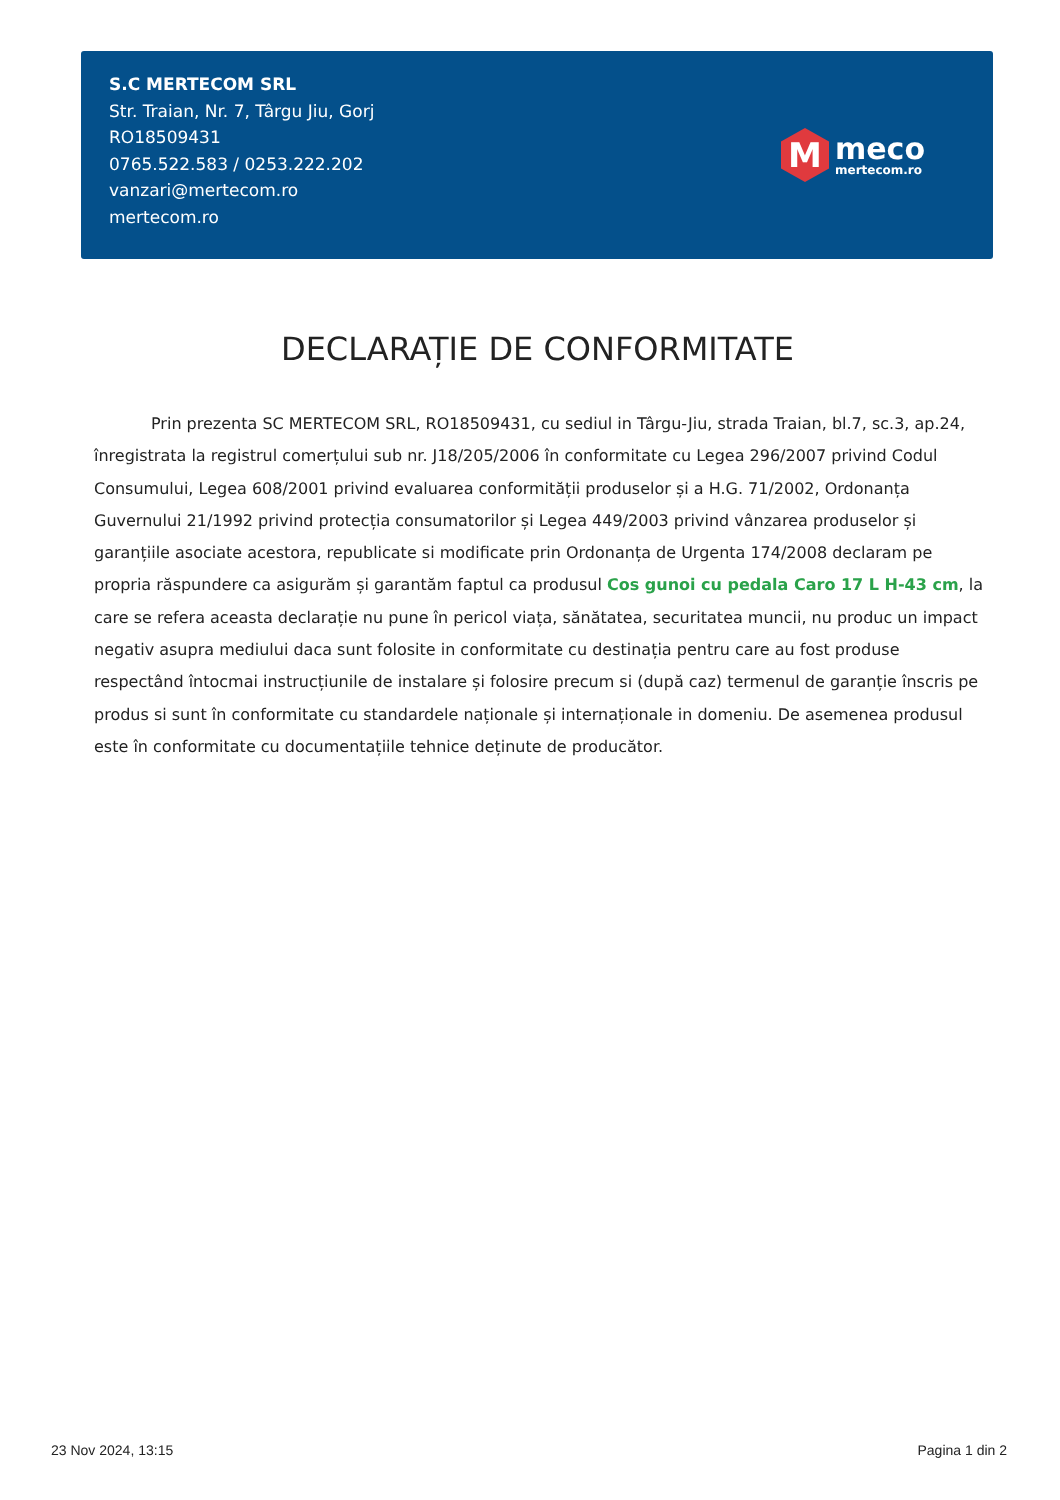S.C MERTECOM SRL
Str. Traian, Nr. 7, Târgu Jiu, Gorj
RO18509431
0765.522.583 / 0253.222.202
vanzari@mertecom.ro
mertecom.ro
M
meco
mertecom.ro
DECLARAȚIE DE CONFORMITATE
Prin prezenta SC MERTECOM SRL, RO18509431, cu sediul in Târgu-Jiu, strada Traian, bl.7, sc.3, ap.24, înregistrata la registrul comerțului sub nr. J18/205/2006 în conformitate cu Legea 296/2007 privind Codul Consumului, Legea 608/2001 privind evaluarea conformității produselor și a H.G. 71/2002, Ordonanța Guvernului 21/1992 privind protecția consumatorilor și Legea 449/2003 privind vânzarea produselor și garanțiile asociate acestora, republicate si modificate prin Ordonanța de Urgenta 174/2008 declaram pe propria răspundere ca asigurăm și garantăm faptul ca produsul Cos gunoi cu pedala Caro 17 L H-43 cm, la care se refera aceasta declarație nu pune în pericol viața, sănătatea, securitatea muncii, nu produc un impact negativ asupra mediului daca sunt folosite in conformitate cu destinația pentru care au fost produse respectând întocmai instrucțiunile de instalare și folosire precum si (după caz) termenul de garanție înscris pe produs si sunt în conformitate cu standardele naționale și internaționale in domeniu. De asemenea produsul este în conformitate cu documentațiile tehnice deținute de producător.
23 Nov 2024, 13:15 Pagina 1 din 2